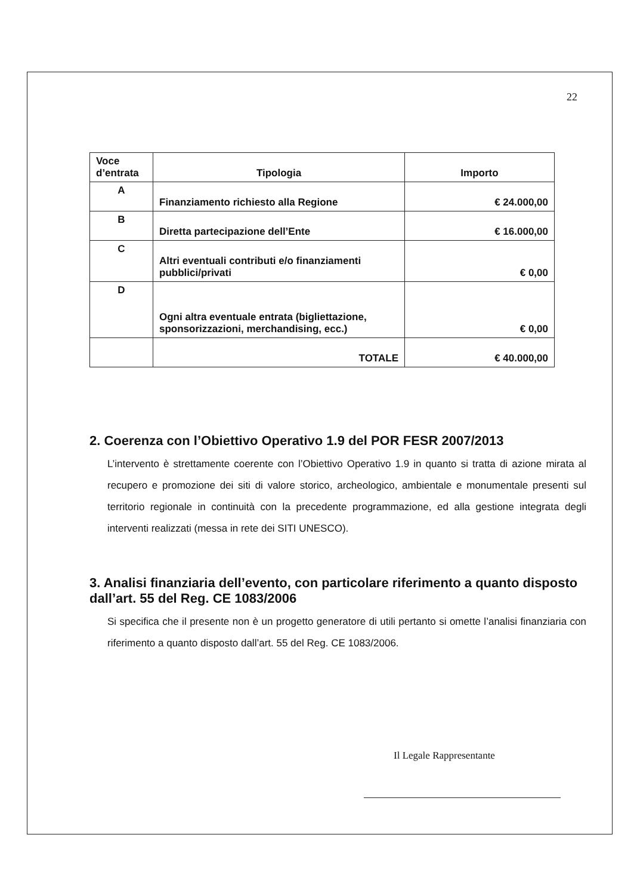22
| Voce d’entrata | Tipologia | Importo |
| --- | --- | --- |
| A | Finanziamento richiesto alla Regione | € 24.000,00 |
| B | Diretta partecipazione dell’Ente | € 16.000,00 |
| C | Altri eventuali contributi e/o finanziamenti pubblici/privati | € 0,00 |
| D | Ogni altra eventuale entrata (bigliettazione, sponsorizzazioni, merchandising, ecc.) | € 0,00 |
| | TOTALE | € 40.000,00 |
2. Coerenza con l’Obiettivo Operativo 1.9 del POR FESR 2007/2013
L’intervento è strettamente coerente con l’Obiettivo Operativo 1.9 in quanto si tratta di azione mirata al recupero e promozione dei siti di valore storico, archeologico, ambientale e monumentale presenti sul territorio regionale in continuità con la precedente programmazione, ed alla gestione integrata degli interventi realizzati (messa in rete dei SITI UNESCO).
3. Analisi finanziaria dell’evento, con particolare riferimento a quanto disposto dall’art. 55 del Reg. CE 1083/2006
Si specifica che il presente non è un progetto generatore di utili pertanto si omette l’analisi finanziaria con riferimento a quanto disposto dall’art. 55 del Reg. CE 1083/2006.
Il Legale Rappresentante